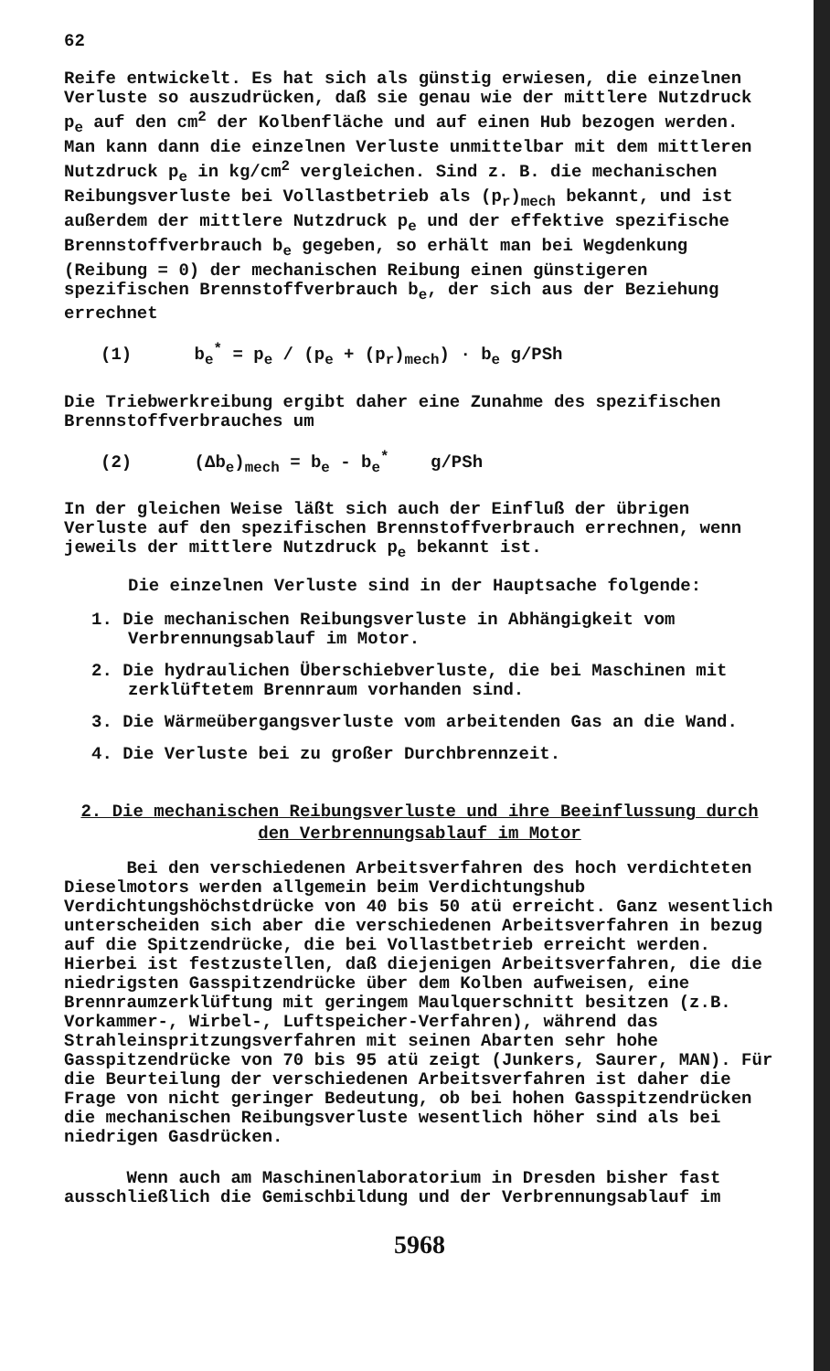62
Reife entwickelt. Es hat sich als günstig erwiesen, die einzelnen Verluste so auszudrücken, daß sie genau wie der mittlere Nutzdruck p<sub>e</sub> auf den cm<sup>2</sup> der Kolbenfläche und auf einen Hub bezogen werden. Man kann dann die einzelnen Verluste unmittelbar mit dem mittleren Nutzdruck p<sub>e</sub> in kg/cm<sup>2</sup> vergleichen. Sind z. B. die mechanischen Reibungsverluste bei Vollastbetrieb als (p<sub>r</sub>)<sub>mech</sub> bekannt, und ist außerdem der mittlere Nutzdruck p<sub>e</sub> und der effektive spezifische Brennstoffverbrauch b<sub>e</sub> gegeben, so erhält man bei Wegdenkung (Reibung = 0) der mechanischen Reibung einen günstigeren spezifischen Brennstoffverbrauch b<sub>e</sub>, der sich aus der Beziehung errechnet
(1) b<sub>e</sub><sup>*</sup> = p<sub>e</sub> / (p<sub>e</sub> + (p<sub>r</sub>)<sub>mech</sub>) · b<sub>e</sub> g/PSh
Die Triebwerkreibung ergibt daher eine Zunahme des spezifischen Brennstoffverbrauches um
(2) (Δb<sub>e</sub>)<sub>mech</sub> = b<sub>e</sub> - b<sub>e</sub><sup>*</sup> g/PSh
In der gleichen Weise läßt sich auch der Einfluß der übrigen Verluste auf den spezifischen Brennstoffverbrauch errechnen, wenn jeweils der mittlere Nutzdruck p<sub>e</sub> bekannt ist.
Die einzelnen Verluste sind in der Hauptsache folgende:
1. Die mechanischen Reibungsverluste in Abhängigkeit vom Verbrennungsablauf im Motor.
2. Die hydraulichen Überschiebverluste, die bei Maschinen mit zerklüftetem Brennraum vorhanden sind.
3. Die Wärmeübergangsverluste vom arbeitenden Gas an die Wand.
4. Die Verluste bei zu großer Durchbrennzeit.
2. Die mechanischen Reibungsverluste und ihre Beeinflussung durch den Verbrennungsablauf im Motor
Bei den verschiedenen Arbeitsverfahren des hoch verdichteten Dieselmotors werden allgemein beim Verdichtungshub Verdichtungshöchstdrücke von 40 bis 50 atü erreicht. Ganz wesentlich unterscheiden sich aber die verschiedenen Arbeitsverfahren in bezug auf die Spitzendrücke, die bei Vollastbetrieb erreicht werden. Hierbei ist festzustellen, daß diejenigen Arbeitsverfahren, die die niedrigsten Gasspitzendrücke über dem Kolben aufweisen, eine Brennraumzerklüftung mit geringem Maulquerschnitt besitzen (z.B. Vorkammer-, Wirbel-, Luftspeicher-Verfahren), während das Strahleinspritzungsverfahren mit seinen Abarten sehr hohe Gasspitzendrücke von 70 bis 95 atü zeigt (Junkers, Saurer, MAN). Für die Beurteilung der verschiedenen Arbeitsverfahren ist daher die Frage von nicht geringer Bedeutung, ob bei hohen Gasspitzendrücken die mechanischen Reibungsverluste wesentlich höher sind als bei niedrigen Gasdrücken.
Wenn auch am Maschinenlaboratorium in Dresden bisher fast ausschließlich die Gemischbildung und der Verbrennungsablauf im
5968